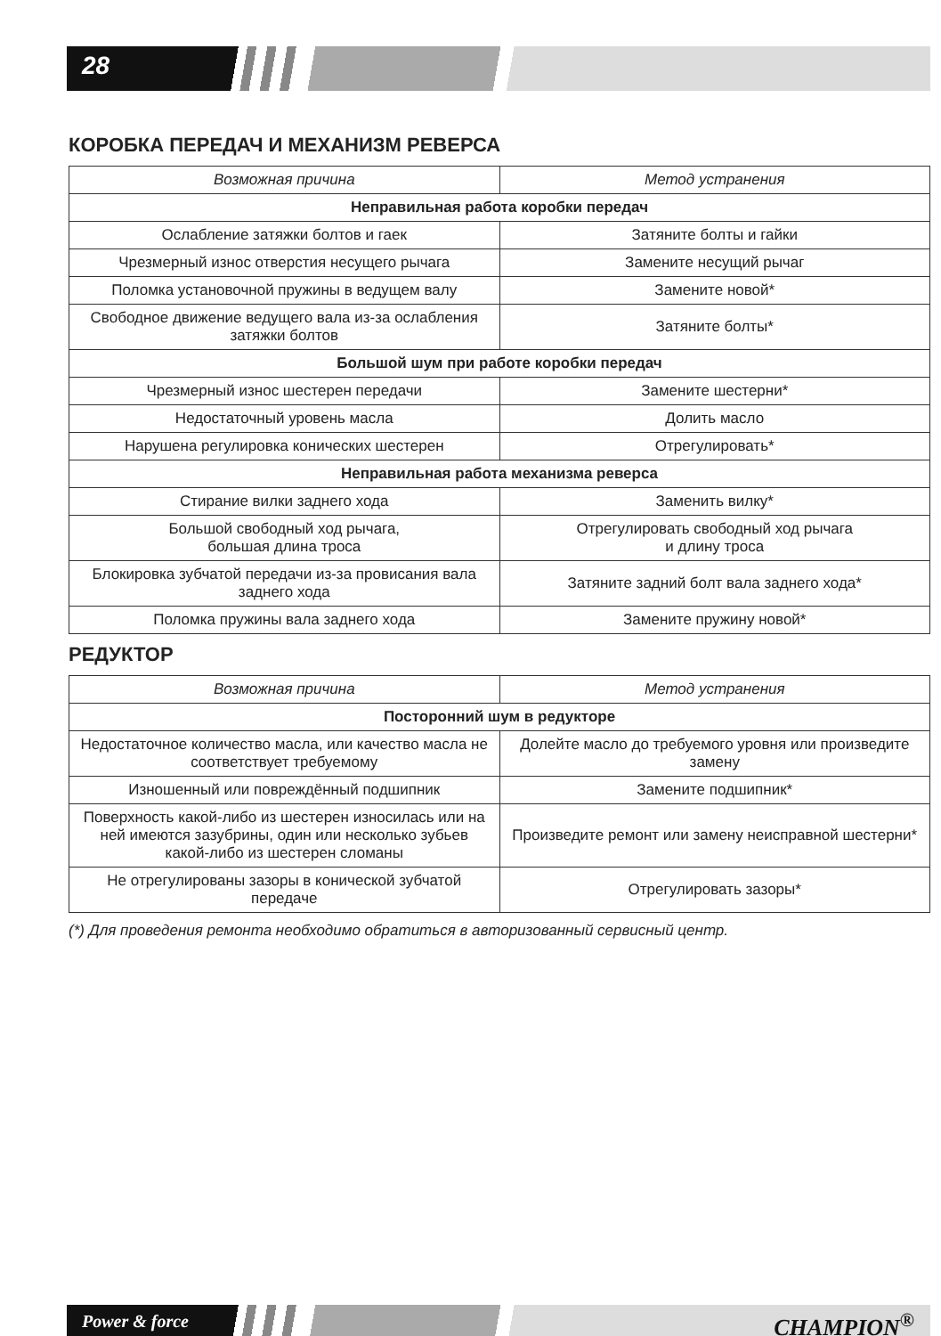28
КОРОБКА ПЕРЕДАЧ И МЕХАНИЗМ РЕВЕРСА
| Возможная причина | Метод устранения |
| --- | --- |
| Неправильная работа коробки передач | |
| Ослабление затяжки болтов и гаек | Затяните болты и гайки |
| Чрезмерный износ отверстия несущего рычага | Замените несущий рычаг |
| Поломка установочной пружины в ведущем валу | Замените новой* |
| Свободное движение ведущего вала из-за ослабления затяжки болтов | Затяните болты* |
| Большой шум при работе коробки передач | |
| Чрезмерный износ шестерен передачи | Замените шестерни* |
| Недостаточный уровень масла | Долить масло |
| Нарушена регулировка конических шестерен | Отрегулировать* |
| Неправильная работа механизма реверса | |
| Стирание вилки заднего хода | Заменить вилку* |
| Большой свободный ход рычага, большая длина троса | Отрегулировать свободный ход рычага и длину троса |
| Блокировка зубчатой передачи из-за провисания вала заднего хода | Затяните задний болт вала заднего хода* |
| Поломка пружины вала заднего хода | Замените пружину новой* |
РЕДУКТОР
| Возможная причина | Метод устранения |
| --- | --- |
| Посторонний шум в редукторе | |
| Недостаточное количество масла, или качество масла не соответствует требуемому | Долейте масло до требуемого уровня или произведите замену |
| Изношенный или повреждённый подшипник | Замените подшипник* |
| Поверхность какой-либо из шестерен износилась или на ней имеются зазубрины, один или несколько зубьев какой-либо из шестерен сломаны | Произведите ремонт или замену неисправной шестерни* |
| Не отрегулированы зазоры в конической зубчатой передаче | Отрегулировать зазоры* |
(*) Для проведения ремонта необходимо обратиться в авторизованный сервисный центр.
Power & force CHAMPION<sup>®</sup>